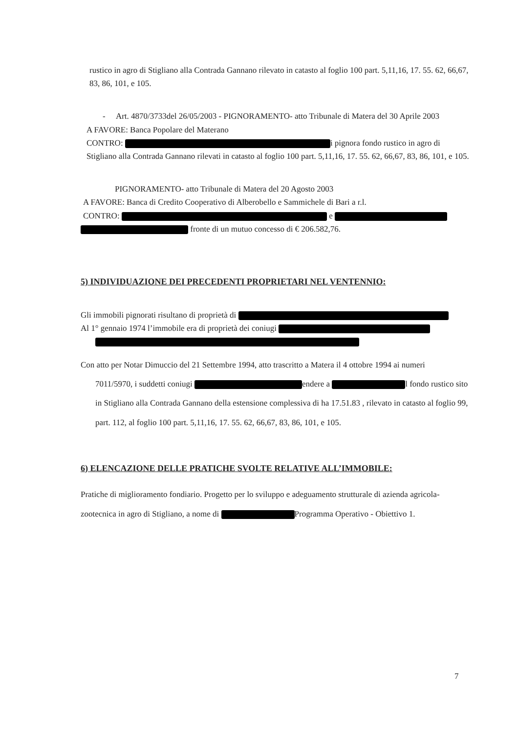rustico in agro di Stigliano alla Contrada Gannano rilevato in catasto al foglio 100 part. 5,11,16, 17. 55. 62, 66,67, 83, 86, 101, e 105.
- Art. 4870/3733del 26/05/2003 - PIGNORAMENTO- atto Tribunale di Matera del 30 Aprile 2003
A FAVORE: Banca Popolare del Materano
CONTRO: i pignora fondo rustico in agro di Stigliano alla Contrada Gannano rilevati in catasto al foglio 100 part. 5,11,16, 17. 55. 62, 66,67, 83, 86, 101, e 105.
PIGNORAMENTO- atto Tribunale di Matera del 20 Agosto 2003
A FAVORE: Banca di Credito Cooperativo di Alberobello e Sammichele di Bari a r.l.
CONTRO: e
fronte di un mutuo concesso di € 206.582,76.
5) INDIVIDUAZIONE DEI PRECEDENTI PROPRIETARI NEL VENTENNIO:
Gli immobili pignorati risultano di proprietà di
Al 1° gennaio 1974 l’immobile era di proprietà dei coniugi
Con atto per Notar Dimuccio del 21 Settembre 1994, atto trascritto a Matera il 4 ottobre 1994 ai numeri
7011/5970, i suddetti coniugi endere a l fondo rustico sito in Stigliano alla Contrada Gannano della estensione complessiva di ha 17.51.83 , rilevato in catasto al foglio 99, part. 112, al foglio 100 part. 5,11,16, 17. 55. 62, 66,67, 83, 86, 101, e 105.
6) ELENCAZIONE DELLE PRATICHE SVOLTE RELATIVE ALL’IMMOBILE:
Pratiche di miglioramento fondiario. Progetto per lo sviluppo e adeguamento strutturale di azienda agricola-zootecnica in agro di Stigliano, a nome di Programma Operativo - Obiettivo 1.
7